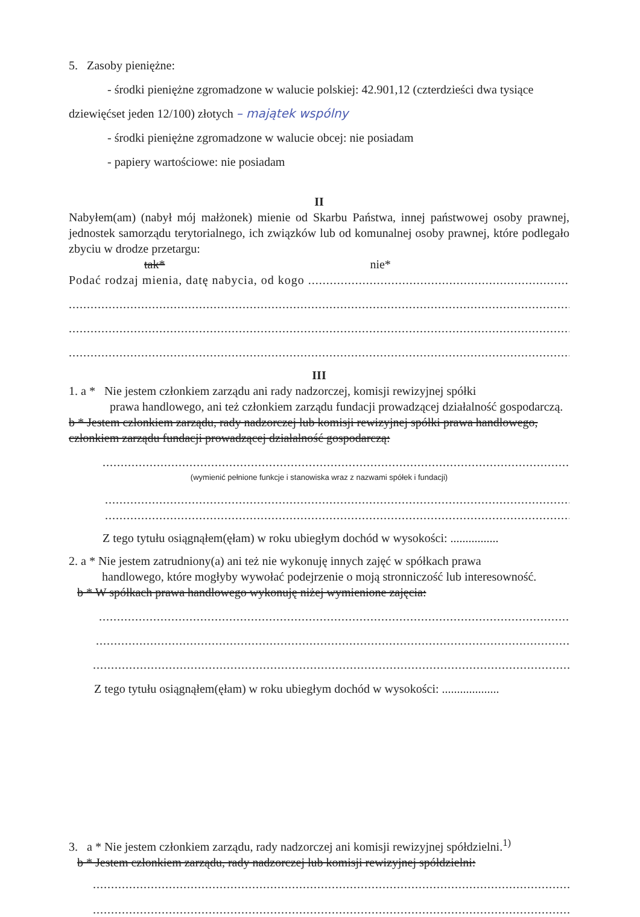5. Zasoby pieniężne:
- środki pieniężne zgromadzone w walucie polskiej: 42.901,12 (czterdzieści dwa tysiące
dziewięćset jeden 12/100) złotych – majątek wspólny
- środki pieniężne zgromadzone w walucie obcej: nie posiadam
- papiery wartościowe: nie posiadam
II
Nabyłem(am) (nabył mój małżonek) mienie od Skarbu Państwa, innej państwowej osoby prawnej, jednostek samorządu terytorialnego, ich związków lub od komunalnej osoby prawnej, które podlegało zbyciu w drodze przetargu:
tak* nie*
Podać rodzaj mienia, datę nabycia, od kogo ..............................................................................
........................................................................................................................................................
........................................................................................................................................................
........................................................................................................................................................
III
1. a * Nie jestem członkiem zarządu ani rady nadzorczej, komisji rewizyjnej spółki
prawa handlowego, ani też członkiem zarządu fundacji prowadzącej działalność gospodarczą.
b * Jestem członkiem zarządu, rady nadzorczej lub komisji rewizyjnej spółki prawa handlowego, członkiem zarządu fundacji prowadzącej działalność gospodarczą:
........................................................................................................................................
(wymienić pełnione funkcje i stanowiska wraz z nazwami spółek i fundacji)
........................................................................................................................................
........................................................................................................................................
Z tego tytułu osiągnąłem(ęłam) w roku ubiegłym dochód w wysokości: ................
2. a * Nie jestem zatrudniony(a) ani też nie wykonuję innych zajęć w spółkach prawa
handlowego, które mogłyby wywołać podejrzenie o moją stronniczość lub interesowność.
b * W spółkach prawa handlowego wykonuję niżej wymienione zajęcia:
..........................................................................................................................................
..........................................................................................................................................
..........................................................................................................................................
Z tego tytułu osiągnąłem(ęłam) w roku ubiegłym dochód w wysokości: ...................
3. a * Nie jestem członkiem zarządu, rady nadzorczej ani komisji rewizyjnej spółdzielni.<sup>1)</sup>
b * Jestem członkiem zarządu, rady nadzorczej lub komisji rewizyjnej spółdzielni:
.........................................................................................................................................
.........................................................................................................................................